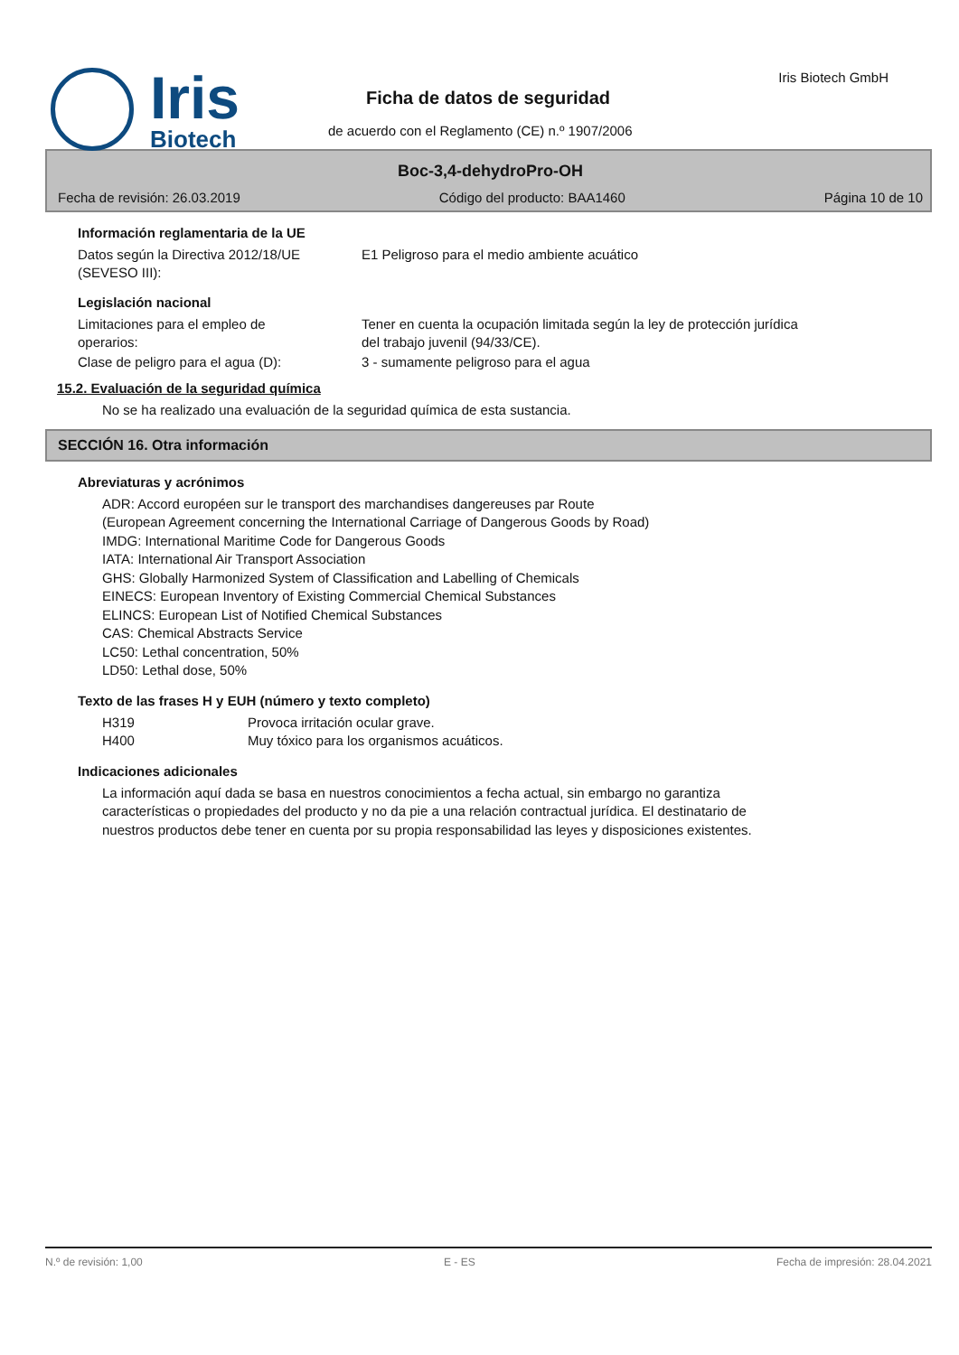Iris
Biotech
Iris Biotech GmbH
Ficha de datos de seguridad
de acuerdo con el Reglamento (CE) n.º 1907/2006
Boc-3,4-dehydroPro-OH
Fecha de revisión: 26.03.2019 Código del producto: BAA1460 Página 10 de 10
Información reglamentaria de la UE
Datos según la Directiva 2012/18/UE
(SEVESO III):
E1 Peligroso para el medio ambiente acuático
Legislación nacional
Limitaciones para el empleo de
operarios:
Tener en cuenta la ocupación limitada según la ley de protección jurídica
del trabajo juvenil (94/33/CE).
Clase de peligro para el agua (D): 3 - sumamente peligroso para el agua
15.2. Evaluación de la seguridad química
No se ha realizado una evaluación de la seguridad química de esta sustancia.
SECCIÓN 16. Otra información
Abreviaturas y acrónimos
ADR: Accord européen sur le transport des marchandises dangereuses par Route
(European Agreement concerning the International Carriage of Dangerous Goods by Road)
IMDG: International Maritime Code for Dangerous Goods
IATA: International Air Transport Association
GHS: Globally Harmonized System of Classification and Labelling of Chemicals
EINECS: European Inventory of Existing Commercial Chemical Substances
ELINCS: European List of Notified Chemical Substances
CAS: Chemical Abstracts Service
LC50: Lethal concentration, 50%
LD50: Lethal dose, 50%
Texto de las frases H y EUH (número y texto completo)
H319 Provoca irritación ocular grave.
H400 Muy tóxico para los organismos acuáticos.
Indicaciones adicionales
La información aquí dada se basa en nuestros conocimientos a fecha actual, sin embargo no garantiza
características o propiedades del producto y no da pie a una relación contractual jurídica. El destinatario de
nuestros productos debe tener en cuenta por su propia responsabilidad las leyes y disposiciones existentes.
N.º de revisión: 1,00 E - ES Fecha de impresión: 28.04.2021